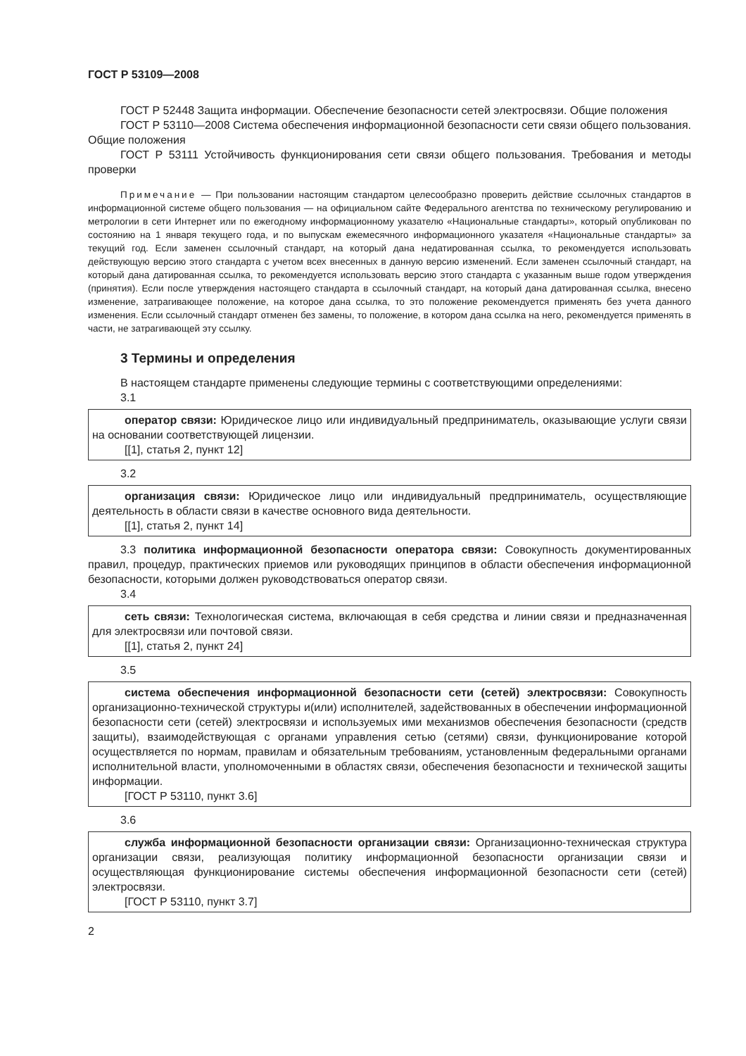ГОСТ Р 53109—2008
ГОСТ Р 52448 Защита информации. Обеспечение безопасности сетей электросвязи. Общие положения
ГОСТ Р 53110—2008 Система обеспечения информационной безопасности сети связи общего пользования. Общие положения
ГОСТ Р 53111 Устойчивость функционирования сети связи общего пользования. Требования и методы проверки
Примечание — При пользовании настоящим стандартом целесообразно проверить действие ссылочных стандартов в информационной системе общего пользования — на официальном сайте Федерального агентства по техническому регулированию и метрологии в сети Интернет или по ежегодному информационному указателю «Национальные стандарты», который опубликован по состоянию на 1 января текущего года, и по выпускам ежемесячного информационного указателя «Национальные стандарты» за текущий год. Если заменен ссылочный стандарт, на который дана недатированная ссылка, то рекомендуется использовать действующую версию этого стандарта с учетом всех внесенных в данную версию изменений. Если заменен ссылочный стандарт, на который дана датированная ссылка, то рекомендуется использовать версию этого стандарта с указанным выше годом утверждения (принятия). Если после утверждения настоящего стандарта в ссылочный стандарт, на который дана датированная ссылка, внесено изменение, затрагивающее положение, на которое дана ссылка, то это положение рекомендуется применять без учета данного изменения. Если ссылочный стандарт отменен без замены, то положение, в котором дана ссылка на него, рекомендуется применять в части, не затрагивающей эту ссылку.
3 Термины и определения
В настоящем стандарте применены следующие термины с соответствующими определениями:
3.1
оператор связи: Юридическое лицо или индивидуальный предприниматель, оказывающие услуги связи на основании соответствующей лицензии.
[[1], статья 2, пункт 12]
3.2
организация связи: Юридическое лицо или индивидуальный предприниматель, осуществляющие деятельность в области связи в качестве основного вида деятельности.
[[1], статья 2, пункт 14]
3.3 политика информационной безопасности оператора связи: Совокупность документированных правил, процедур, практических приемов или руководящих принципов в области обеспечения информационной безопасности, которыми должен руководствоваться оператор связи.
3.4
сеть связи: Технологическая система, включающая в себя средства и линии связи и предназначенная для электросвязи или почтовой связи.
[[1], статья 2, пункт 24]
3.5
система обеспечения информационной безопасности сети (сетей) электросвязи: Совокупность организационно-технической структуры и(или) исполнителей, задействованных в обеспечении информационной безопасности сети (сетей) электросвязи и используемых ими механизмов обеспечения безопасности (средств защиты), взаимодействующая с органами управления сетью (сетями) связи, функционирование которой осуществляется по нормам, правилам и обязательным требованиям, установленным федеральными органами исполнительной власти, уполномоченными в областях связи, обеспечения безопасности и технической защиты информации.
[ГОСТ Р 53110, пункт 3.6]
3.6
служба информационной безопасности организации связи: Организационно-техническая структура организации связи, реализующая политику информационной безопасности организации связи и осуществляющая функционирование системы обеспечения информационной безопасности сети (сетей) электросвязи.
[ГОСТ Р 53110, пункт 3.7]
2